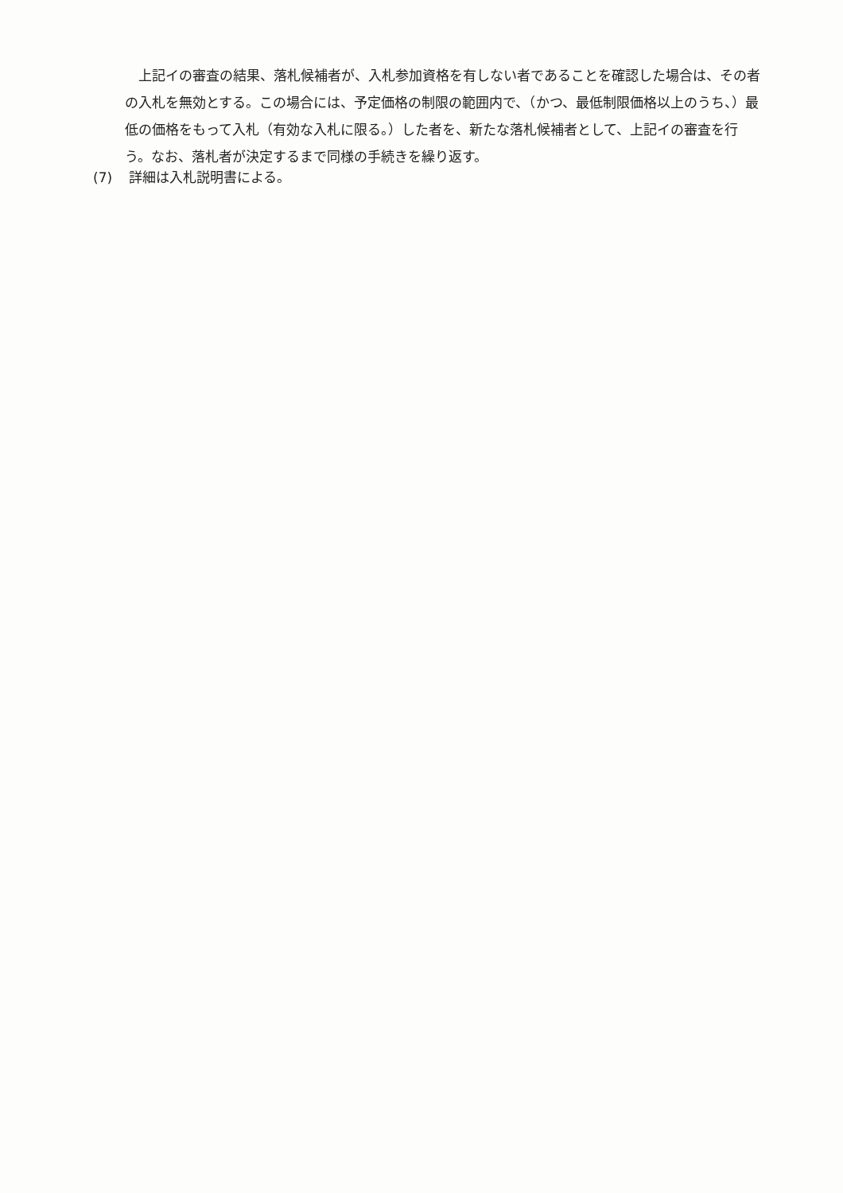上記イの審査の結果、落札候補者が、入札参加資格を有しない者であることを確認した場合は、その者の入札を無効とする。この場合には、予定価格の制限の範囲内で、（かつ、最低制限価格以上のうち、）最低の価格をもって入札（有効な入札に限る。）した者を、新たな落札候補者として、上記イの審査を行う。なお、落札者が決定するまで同様の手続きを繰り返す。
(7) 詳細は入札説明書による。